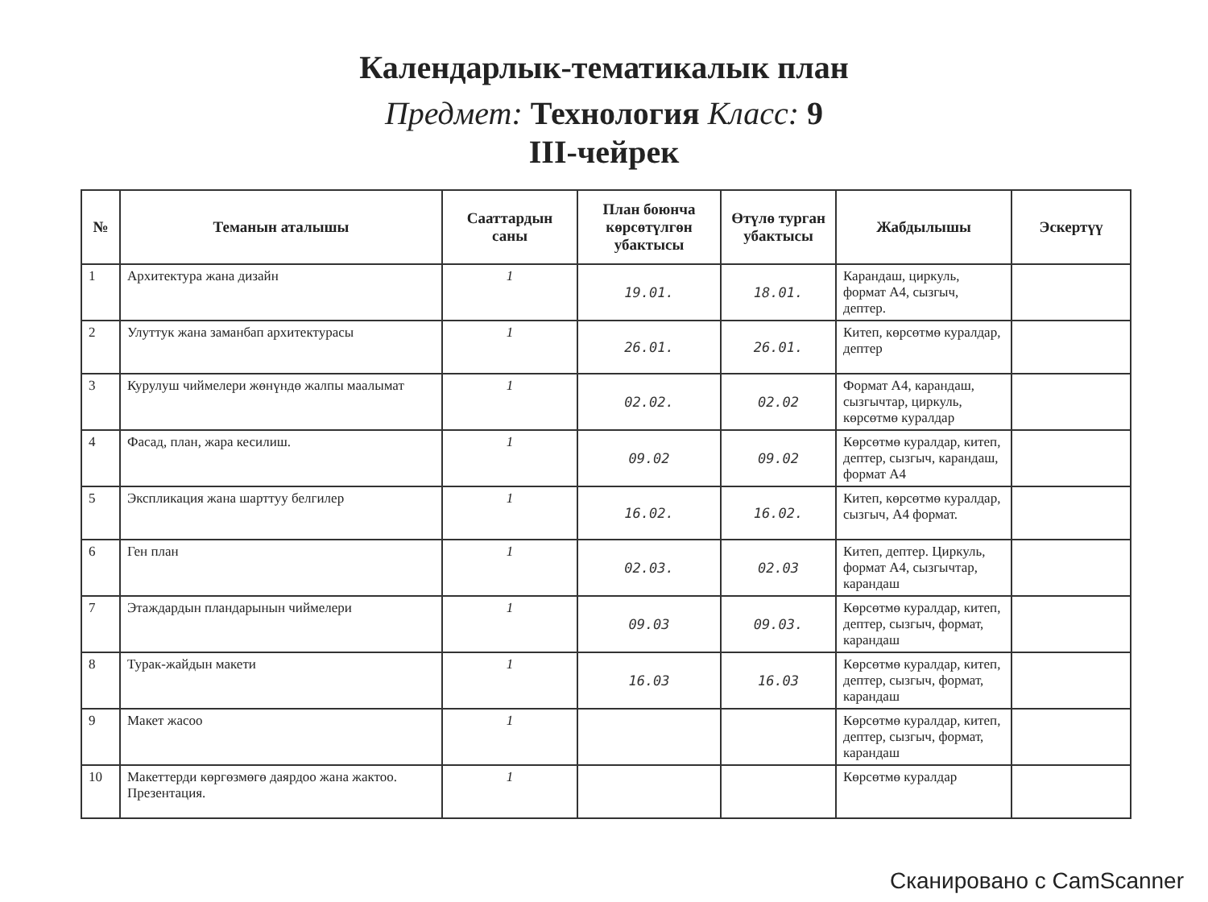Календарлык-тематикалык план
Предмет: Технология Класс: 9
III-чейрек
| № | Теманын аталышы | Сааттардын саны | План боюнча көрсөтүлгөн убактысы | Өтүлө турган убактысы | Жабдылышы | Эскертүү |
| --- | --- | --- | --- | --- | --- | --- |
| 1 | Архитектура жана дизайн | 1 | 19.01. | 18.01. | Карандаш, циркуль, формат А4, сызгыч, дептер. | |
| 2 | Улуттук жана заманбап архитектурасы | 1 | 26.01. | 26.01. | Китеп, көрсөтмө куралдар, дептер | |
| 3 | Курулуш чиймелери жөнүндө жалпы маалымат | 1 | 02.02. | 02.02 | Формат А4, карандаш, сызгычтар, циркуль, көрсөтмө куралдар | |
| 4 | Фасад, план, жара кесилиш. | 1 | 09.02 | 09.02 | Көрсөтмө куралдар, китеп, дептер, сызгыч, карандаш, формат А4 | |
| 5 | Экспликация жана шарттуу белгилер | 1 | 16.02. | 16.02. | Китеп, көрсөтмө куралдар, сызгыч, А4 формат. | |
| 6 | Ген план | 1 | 02.03. | 02.03 | Китеп, дептер. Циркуль, формат А4, сызгычтар, карандаш | |
| 7 | Этаждардын пландарынын чиймелери | 1 | 09.03 | 09.03. | Көрсөтмө куралдар, китеп, дептер, сызгыч, формат, карандаш | |
| 8 | Турак-жайдын макети | 1 | 16.03 | 16.03 | Көрсөтмө куралдар, китеп, дептер, сызгыч, формат, карандаш | |
| 9 | Макет жасоо | 1 | | | Көрсөтмө куралдар, китеп, дептер, сызгыч, формат, карандаш | |
| 10 | Макеттерди көргөзмөгө даярдоо жана жактоо. Презентация. | 1 | | | Көрсөтмө куралдар | |
Сканировано с CamScanner